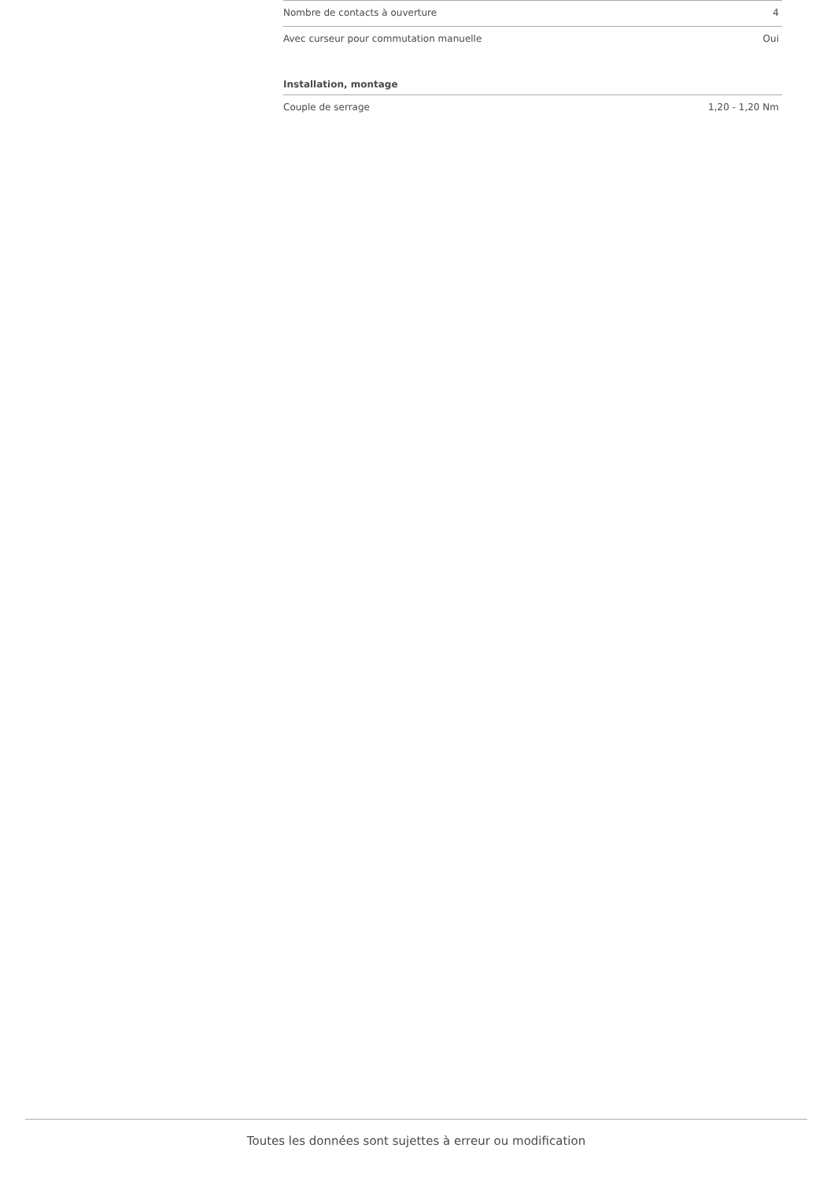| Nombre de contacts à ouverture | 4 |
| Avec curseur pour commutation manuelle | Oui |
| Installation, montage | |
| Couple de serrage | 1,20 - 1,20 Nm |
Toutes les données sont sujettes à erreur ou modification